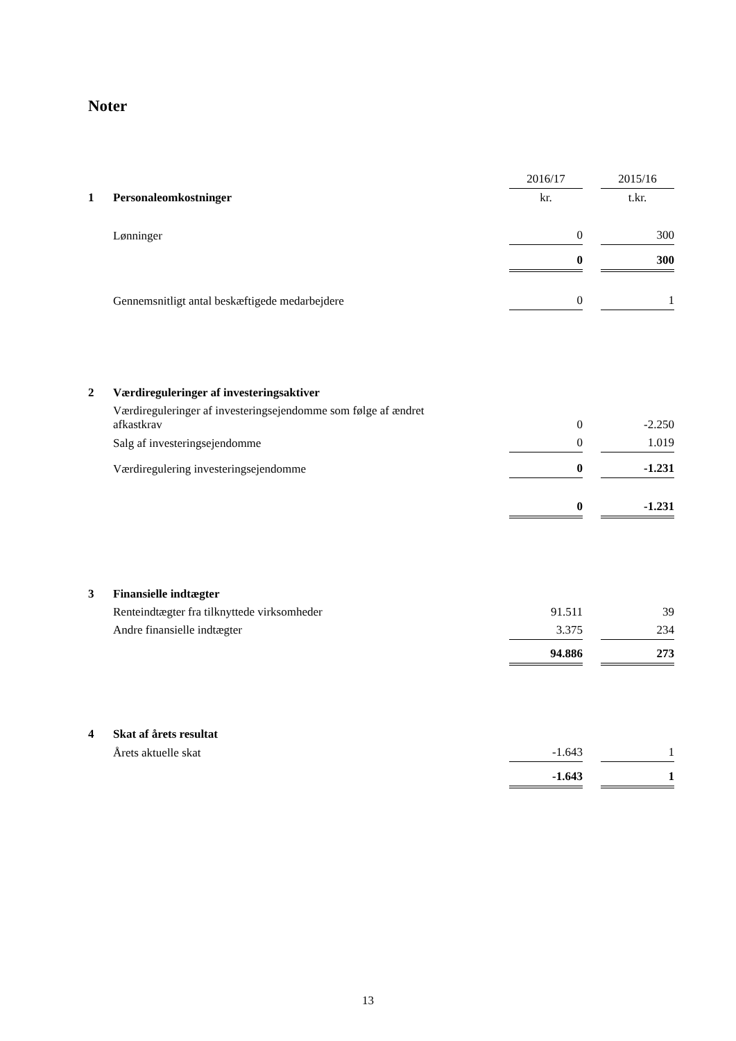Noter
| | | 2016/17 | | 2015/16 |
| 1 | Personaleomkostninger | kr. | | t.kr. |
| | Lønninger | 0 | | 300 |
| | | 0 | | 300 |
| | Gennemsnitligt antal beskæftigede medarbejdere | 0 | | 1 |
| 2 | Værdireguleringer af investeringsaktiver | | | |
| | Værdireguleringer af investeringsejendomme som følge af ændret afkastkrav | 0 | | -2.250 |
| | Salg af investeringsejendomme | 0 | | 1.019 |
| | Værdiregulering investeringsejendomme | 0 | | -1.231 |
| | | 0 | | -1.231 |
| 3 | Finansielle indtægter | | | |
| | Renteindtægter fra tilknyttede virksomheder | 91.511 | | 39 |
| | Andre finansielle indtægter | 3.375 | | 234 |
| | | 94.886 | | 273 |
| 4 | Skat af årets resultat | | | |
| | Årets aktuelle skat | -1.643 | | 1 |
| | | -1.643 | | 1 |
13